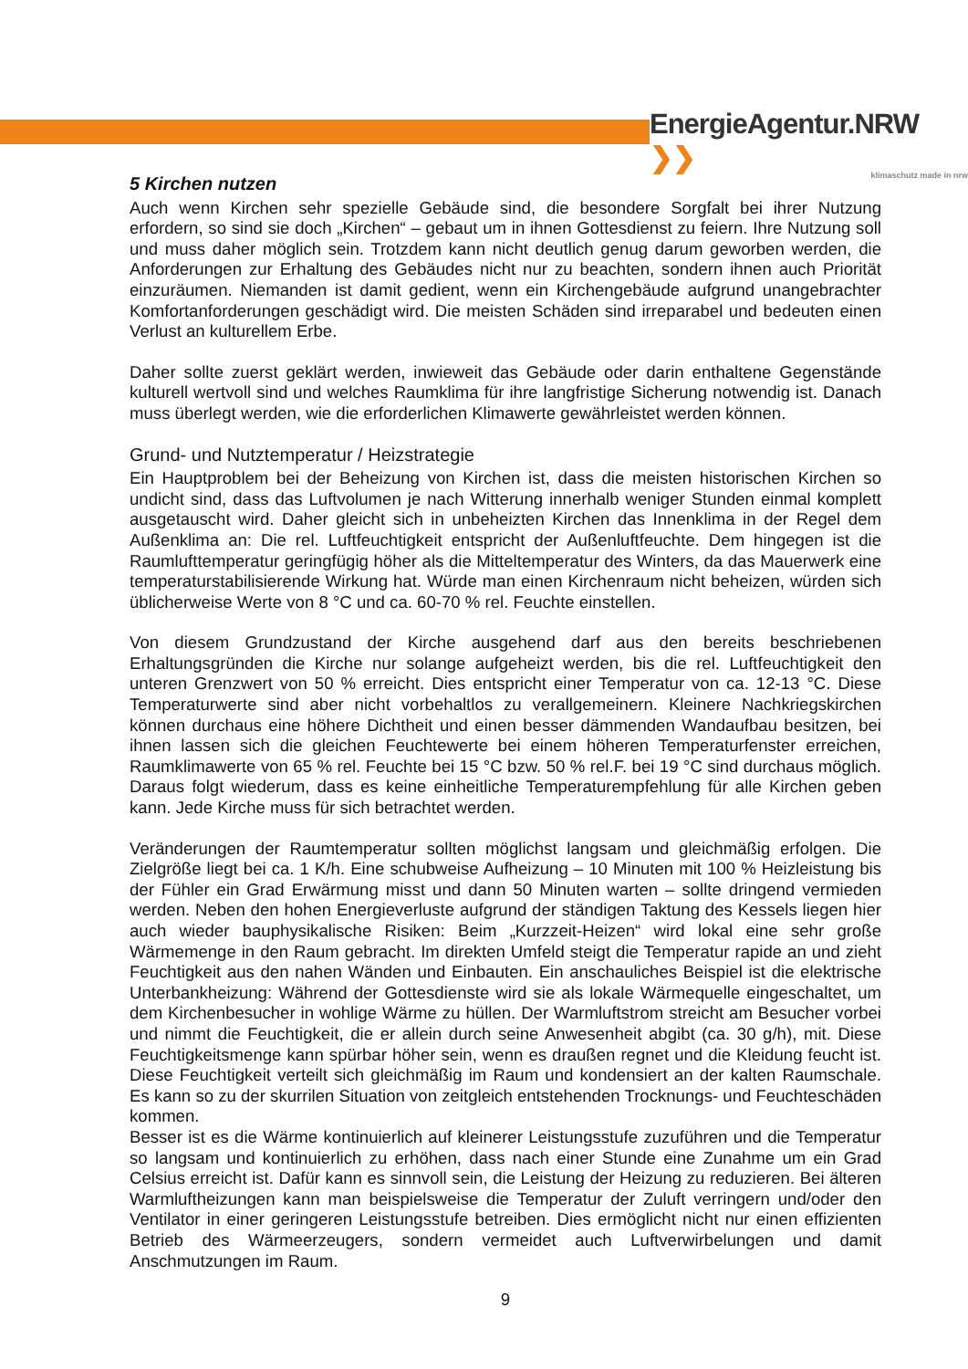EnergieAgentur.NRW ❯❯
klimaschutz made in nrw
5 Kirchen nutzen
Auch wenn Kirchen sehr spezielle Gebäude sind, die besondere Sorgfalt bei ihrer Nutzung erfordern, so sind sie doch „Kirchen“ – gebaut um in ihnen Gottesdienst zu feiern. Ihre Nutzung soll und muss daher möglich sein. Trotzdem kann nicht deutlich genug darum geworben werden, die Anforderungen zur Erhaltung des Gebäudes nicht nur zu beachten, sondern ihnen auch Priorität einzuräumen. Niemanden ist damit gedient, wenn ein Kirchengebäude aufgrund unangebrachter Komfortanforderungen geschädigt wird. Die meisten Schäden sind irreparabel und bedeuten einen Verlust an kulturellem Erbe.
Daher sollte zuerst geklärt werden, inwieweit das Gebäude oder darin enthaltene Gegenstände kulturell wertvoll sind und welches Raumklima für ihre langfristige Sicherung notwendig ist. Danach muss überlegt werden, wie die erforderlichen Klimawerte gewährleistet werden können.
Grund- und Nutztemperatur / Heizstrategie
Ein Hauptproblem bei der Beheizung von Kirchen ist, dass die meisten historischen Kirchen so undicht sind, dass das Luftvolumen je nach Witterung innerhalb weniger Stunden einmal komplett ausgetauscht wird. Daher gleicht sich in unbeheizten Kirchen das Innenklima in der Regel dem Außenklima an: Die rel. Luftfeuchtigkeit entspricht der Außenluftfeuchte. Dem hingegen ist die Raumlufttemperatur geringfügig höher als die Mitteltemperatur des Winters, da das Mauerwerk eine temperaturstabilisierende Wirkung hat. Würde man einen Kirchenraum nicht beheizen, würden sich üblicherweise Werte von 8 °C und ca. 60-70 % rel. Feuchte einstellen.
Von diesem Grundzustand der Kirche ausgehend darf aus den bereits beschriebenen Erhaltungsgründen die Kirche nur solange aufgeheizt werden, bis die rel. Luftfeuchtigkeit den unteren Grenzwert von 50 % erreicht. Dies entspricht einer Temperatur von ca. 12-13 °C. Diese Temperaturwerte sind aber nicht vorbehaltlos zu verallgemeinern. Kleinere Nachkriegskirchen können durchaus eine höhere Dichtheit und einen besser dämmenden Wandaufbau besitzen, bei ihnen lassen sich die gleichen Feuchtewerte bei einem höheren Temperaturfenster erreichen, Raumklimawerte von 65 % rel. Feuchte bei 15 °C bzw. 50 % rel.F. bei 19 °C sind durchaus möglich. Daraus folgt wiederum, dass es keine einheitliche Temperaturempfehlung für alle Kirchen geben kann. Jede Kirche muss für sich betrachtet werden.
Veränderungen der Raumtemperatur sollten möglichst langsam und gleichmäßig erfolgen. Die Zielgröße liegt bei ca. 1 K/h. Eine schubweise Aufheizung – 10 Minuten mit 100 % Heizleistung bis der Fühler ein Grad Erwärmung misst und dann 50 Minuten warten – sollte dringend vermieden werden. Neben den hohen Energieverluste aufgrund der ständigen Taktung des Kessels liegen hier auch wieder bauphysikalische Risiken: Beim „Kurzzeit-Heizen“ wird lokal eine sehr große Wärmemenge in den Raum gebracht. Im direkten Umfeld steigt die Temperatur rapide an und zieht Feuchtigkeit aus den nahen Wänden und Einbauten. Ein anschauliches Beispiel ist die elektrische Unterbankheizung: Während der Gottesdienste wird sie als lokale Wärmequelle eingeschaltet, um dem Kirchenbesucher in wohlige Wärme zu hüllen. Der Warmluftstrom streicht am Besucher vorbei und nimmt die Feuchtigkeit, die er allein durch seine Anwesenheit abgibt (ca. 30 g/h), mit. Diese Feuchtigkeitsmenge kann spürbar höher sein, wenn es draußen regnet und die Kleidung feucht ist. Diese Feuchtigkeit verteilt sich gleichmäßig im Raum und kondensiert an der kalten Raumschale. Es kann so zu der skurrilen Situation von zeitgleich entstehenden Trocknungs- und Feuchteschäden kommen.
Besser ist es die Wärme kontinuierlich auf kleinerer Leistungsstufe zuzuführen und die Temperatur so langsam und kontinuierlich zu erhöhen, dass nach einer Stunde eine Zunahme um ein Grad Celsius erreicht ist. Dafür kann es sinnvoll sein, die Leistung der Heizung zu reduzieren. Bei älteren Warmluftheizungen kann man beispielsweise die Temperatur der Zuluft verringern und/oder den Ventilator in einer geringeren Leistungsstufe betreiben. Dies ermöglicht nicht nur einen effizienten Betrieb des Wärmeerzeugers, sondern vermeidet auch Luftverwirbelungen und damit Anschmutzungen im Raum.
9